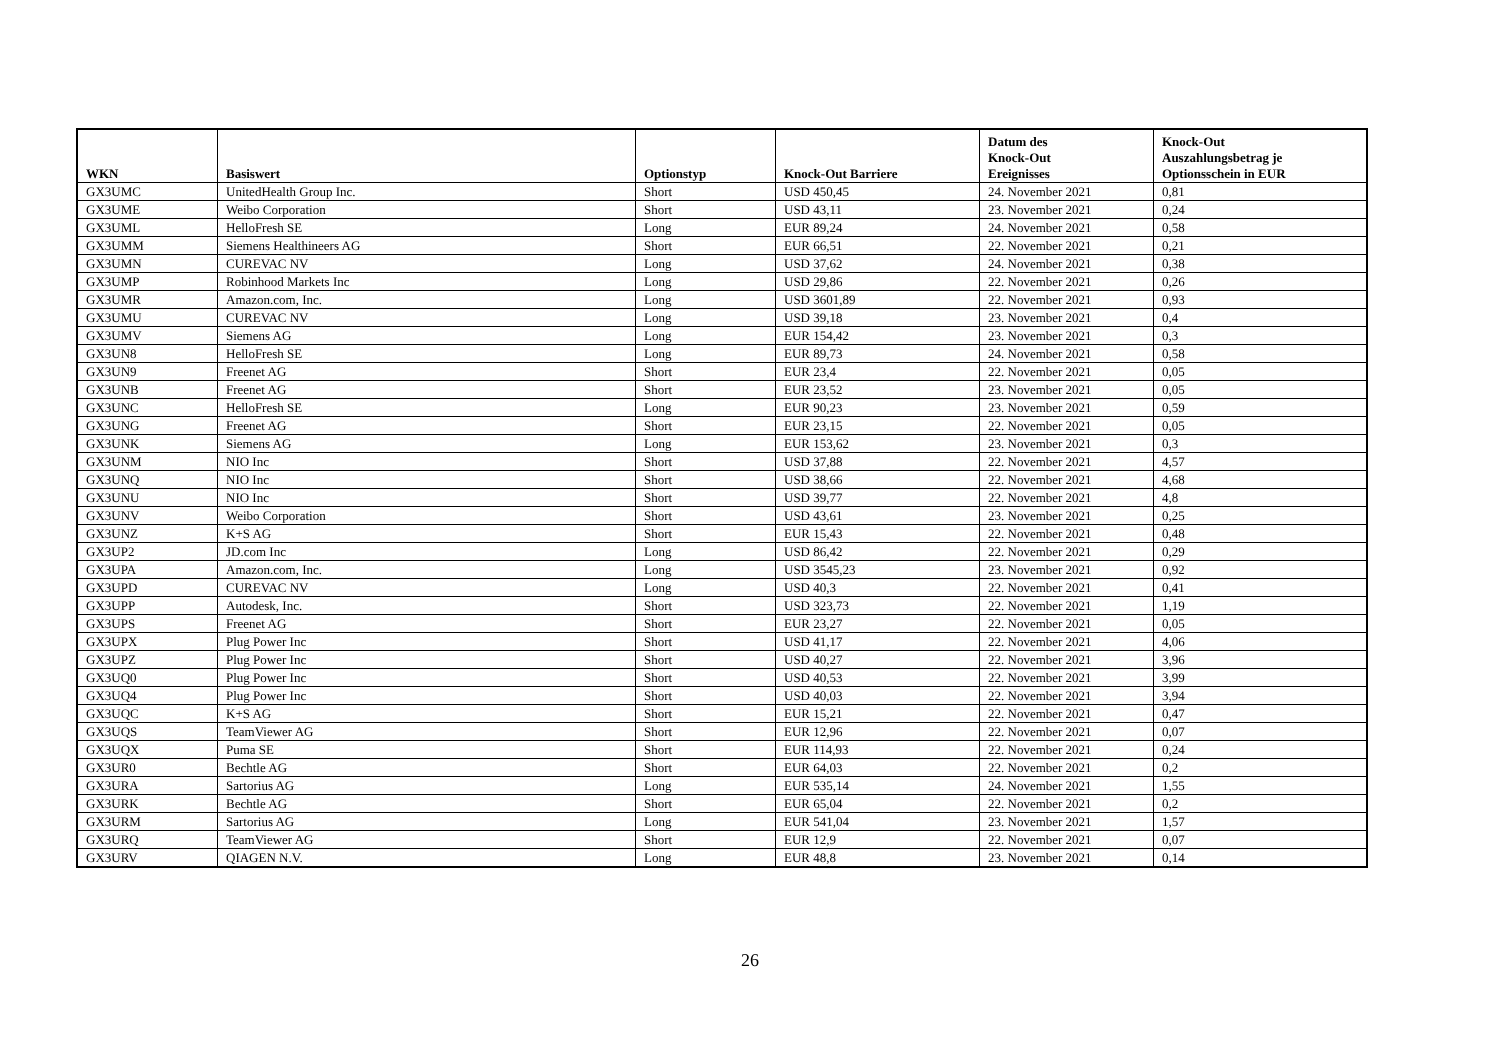| WKN | Basiswert | Optionstyp | Knock-Out Barriere | Datum des Knock-Out Ereignisses | Knock-Out Auszahlungsbetrag je Optionsschein in EUR |
| --- | --- | --- | --- | --- | --- |
| GX3UMC | UnitedHealth Group Inc. | Short | USD 450,45 | 24. November 2021 | 0,81 |
| GX3UME | Weibo Corporation | Short | USD 43,11 | 23. November 2021 | 0,24 |
| GX3UML | HelloFresh SE | Long | EUR 89,24 | 24. November 2021 | 0,58 |
| GX3UMM | Siemens Healthineers AG | Short | EUR 66,51 | 22. November 2021 | 0,21 |
| GX3UMN | CUREVAC NV | Long | USD 37,62 | 24. November 2021 | 0,38 |
| GX3UMP | Robinhood Markets Inc | Long | USD 29,86 | 22. November 2021 | 0,26 |
| GX3UMR | Amazon.com, Inc. | Long | USD 3601,89 | 22. November 2021 | 0,93 |
| GX3UMU | CUREVAC NV | Long | USD 39,18 | 23. November 2021 | 0,4 |
| GX3UMV | Siemens AG | Long | EUR 154,42 | 23. November 2021 | 0,3 |
| GX3UN8 | HelloFresh SE | Long | EUR 89,73 | 24. November 2021 | 0,58 |
| GX3UN9 | Freenet AG | Short | EUR 23,4 | 22. November 2021 | 0,05 |
| GX3UNB | Freenet AG | Short | EUR 23,52 | 23. November 2021 | 0,05 |
| GX3UNC | HelloFresh SE | Long | EUR 90,23 | 23. November 2021 | 0,59 |
| GX3UNG | Freenet AG | Short | EUR 23,15 | 22. November 2021 | 0,05 |
| GX3UNK | Siemens AG | Long | EUR 153,62 | 23. November 2021 | 0,3 |
| GX3UNM | NIO Inc | Short | USD 37,88 | 22. November 2021 | 4,57 |
| GX3UNQ | NIO Inc | Short | USD 38,66 | 22. November 2021 | 4,68 |
| GX3UNU | NIO Inc | Short | USD 39,77 | 22. November 2021 | 4,8 |
| GX3UNV | Weibo Corporation | Short | USD 43,61 | 23. November 2021 | 0,25 |
| GX3UNZ | K+S AG | Short | EUR 15,43 | 22. November 2021 | 0,48 |
| GX3UP2 | JD.com Inc | Long | USD 86,42 | 22. November 2021 | 0,29 |
| GX3UPA | Amazon.com, Inc. | Long | USD 3545,23 | 23. November 2021 | 0,92 |
| GX3UPD | CUREVAC NV | Long | USD 40,3 | 22. November 2021 | 0,41 |
| GX3UPP | Autodesk, Inc. | Short | USD 323,73 | 22. November 2021 | 1,19 |
| GX3UPS | Freenet AG | Short | EUR 23,27 | 22. November 2021 | 0,05 |
| GX3UPX | Plug Power Inc | Short | USD 41,17 | 22. November 2021 | 4,06 |
| GX3UPZ | Plug Power Inc | Short | USD 40,27 | 22. November 2021 | 3,96 |
| GX3UQ0 | Plug Power Inc | Short | USD 40,53 | 22. November 2021 | 3,99 |
| GX3UQ4 | Plug Power Inc | Short | USD 40,03 | 22. November 2021 | 3,94 |
| GX3UQC | K+S AG | Short | EUR 15,21 | 22. November 2021 | 0,47 |
| GX3UQS | TeamViewer AG | Short | EUR 12,96 | 22. November 2021 | 0,07 |
| GX3UQX | Puma SE | Short | EUR 114,93 | 22. November 2021 | 0,24 |
| GX3UR0 | Bechtle AG | Short | EUR 64,03 | 22. November 2021 | 0,2 |
| GX3URA | Sartorius AG | Long | EUR 535,14 | 24. November 2021 | 1,55 |
| GX3URK | Bechtle AG | Short | EUR 65,04 | 22. November 2021 | 0,2 |
| GX3URM | Sartorius AG | Long | EUR 541,04 | 23. November 2021 | 1,57 |
| GX3URQ | TeamViewer AG | Short | EUR 12,9 | 22. November 2021 | 0,07 |
| GX3URV | QIAGEN N.V. | Long | EUR 48,8 | 23. November 2021 | 0,14 |
26